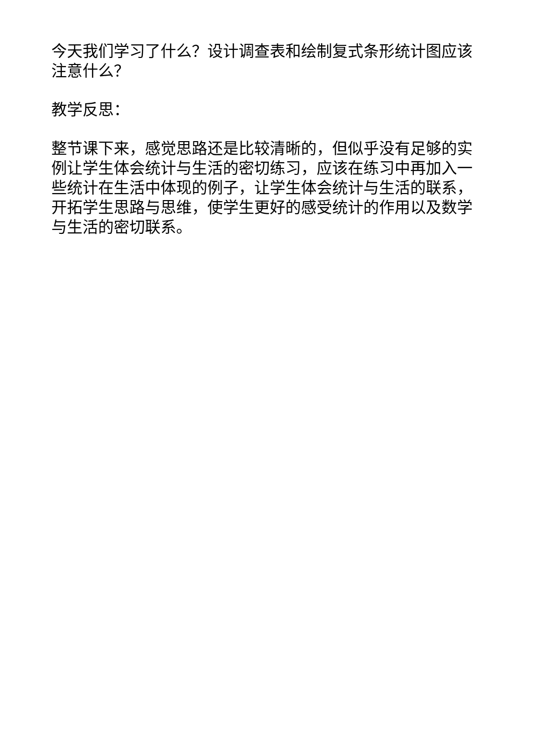今天我们学习了什么？设计调查表和绘制复式条形统计图应该注意什么？
教学反思：
整节课下来，感觉思路还是比较清晰的，但似乎没有足够的实例让学生体会统计与生活的密切练习，应该在练习中再加入一些统计在生活中体现的例子，让学生体会统计与生活的联系，开拓学生思路与思维，使学生更好的感受统计的作用以及数学与生活的密切联系。